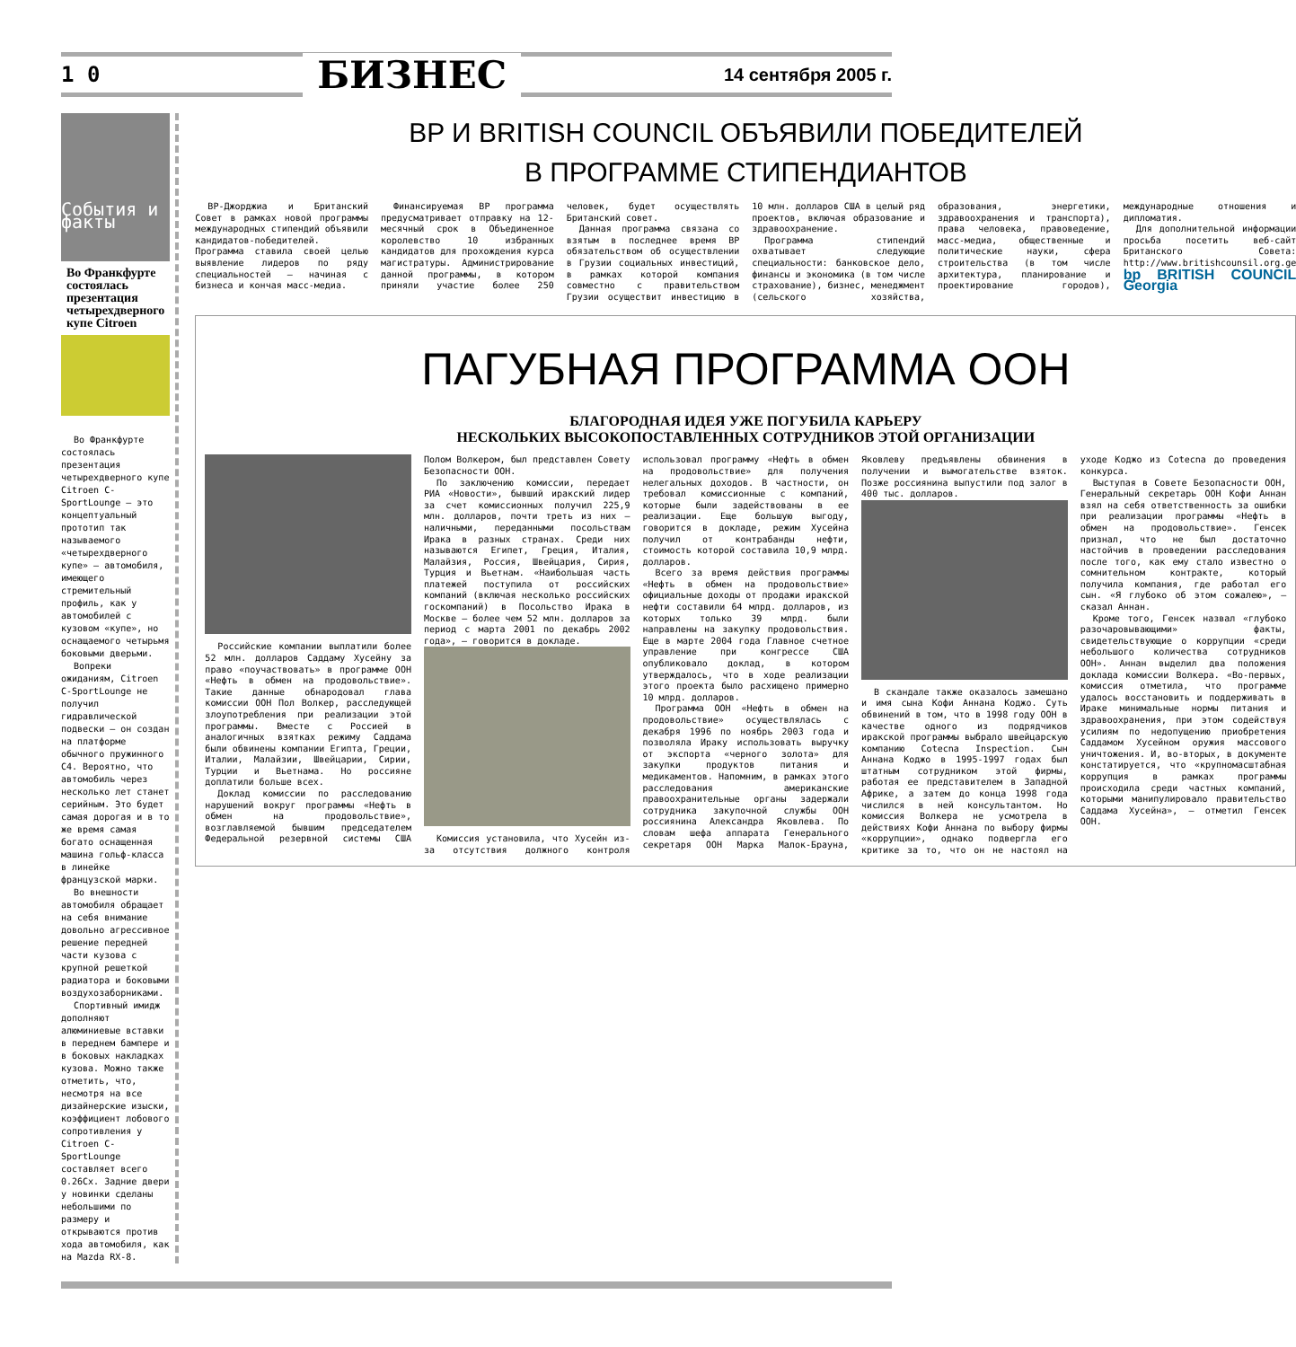1 0 БИЗНЕС 14 сентября 2005 г.
События и факты
Во Франкфурте состоялась презентация четырехдверного купе Citroen
Во Франкфурте состоялась презентация четырехдверного купе Citroen C-SportLounge – это концептуальный прототип так называемого «четырехдверного купе» – автомобиля, имеющего стремительный профиль, как у автомобилей с кузовом «купе», но оснащаемого четырьмя боковыми дверьми.
Вопреки ожиданиям, Citroen C-SportLounge не получил гидравлической подвески – он создан на платформе обычного пружинного C4. Вероятно, что автомобиль через несколько лет станет серийным. Это будет самая дорогая и в то же время самая богато оснащенная машина гольф-класса в линейке французской марки.
Во внешности автомобиля обращает на себя внимание довольно агрессивное решение передней части кузова с крупной решеткой радиатора и боковыми воздухозаборниками.
Спортивный имидж дополняют алюминиевые вставки в переднем бампере и в боковых накладках кузова. Можно также отметить, что, несмотря на все дизайнерские изыски, коэффициент лобового сопротивления у Citroen C-SportLounge составляет всего 0.26Cx. Задние двери у новинки сделаны небольшими по размеру и открываются против хода автомобиля, как на Mazda RX-8.
BP И BRITISH COUNCIL ОБЪЯВИЛИ ПОБЕДИТЕЛЕЙ
В ПРОГРАММЕ СТИПЕНДИАНТОВ
BP-Джорджиа и Британский Совет в рамках новой программы международных стипендий объявили кандидатов-победителей. Программа ставила своей целью выявление лидеров по ряду специальностей – начиная с бизнеса и кончая масс-медиа.
Финансируемая BP программа предусматривает отправку на 12-месячный срок в Объединенное королевство 10 избранных кандидатов для прохождения курса магистратуры. Администрирование данной программы, в котором приняли участие более 250 человек, будет осуществлять Британский совет.
Данная программа связана со взятым в последнее время BP обязательством об осуществлении в Грузии социальных инвестиций, в рамках которой компания совместно с правительством Грузии осуществит инвестицию в 10 млн. долларов США в целый ряд проектов, включая образование и здравоохранение.
Программа стипендий охватывает следующие специальности: банковское дело, финансы и экономика (в том числе страхование), бизнес, менеджмент (сельского хозяйства, образования, энергетики, здравоохранения и транспорта), права человека, правоведение, масс-медиа, общественные и политические науки, сфера строительства (в том числе архитектура, планирование и проектирование городов), международные отношения и дипломатия.
Для дополнительной информации просьба посетить веб-сайт Британского Совета: http://www.britishcounsil.org.ge
bp BRITISH COUNCIL Georgia
ПАГУБНАЯ ПРОГРАММА ООН
БЛАГОРОДНАЯ ИДЕЯ УЖЕ ПОГУБИЛА КАРЬЕРУ
НЕСКОЛЬКИХ ВЫСОКОПОСТАВЛЕННЫХ СОТРУДНИКОВ ЭТОЙ ОРГАНИЗАЦИИ
Российские компании выплатили более 52 млн. долларов Саддаму Хусейну за право «поучаствовать» в программе ООН «Нефть в обмен на продовольствие». Такие данные обнародовал глава комиссии ООН Пол Волкер, расследующей злоупотребления при реализации этой программы. Вместе с Россией в аналогичных взятках режиму Саддама были обвинены компании Египта, Греции, Италии, Малайзии, Швейцарии, Сирии, Турции и Вьетнама. Но россияне доплатили больше всех.
Доклад комиссии по расследованию нарушений вокруг программы «Нефть в обмен на продовольствие», возглавляемой бывшим председателем Федеральной резервной системы США Полом Волкером, был представлен Совету Безопасности ООН.
По заключению комиссии, передает РИА «Новости», бывший иракский лидер за счет комиссионных получил 225,9 млн. долларов, почти треть из них – наличными, переданными посольствам Ирака в разных странах. Среди них называются Египет, Греция, Италия, Малайзия, Россия, Швейцария, Сирия, Турция и Вьетнам. «Наибольшая часть платежей поступила от российских компаний (включая несколько российских госкомпаний) в Посольство Ирака в Москве – более чем 52 млн. долларов за период с марта 2001 по декабрь 2002 года», – говорится в докладе.
Комиссия установила, что Хусейн из-за отсутствия должного контроля использовал программу «Нефть в обмен на продовольствие» для получения нелегальных доходов. В частности, он требовал комиссионные с компаний, которые были задействованы в ее реализации. Еще большую выгоду, говорится в докладе, режим Хусейна получил от контрабанды нефти, стоимость которой составила 10,9 млрд. долларов.
Всего за время действия программы «Нефть в обмен на продовольствие» официальные доходы от продажи иракской нефти составили 64 млрд. долларов, из которых только 39 млрд. были направлены на закупку продовольствия. Еще в марте 2004 года Главное счетное управление при конгрессе США опубликовало доклад, в котором утверждалось, что в ходе реализации этого проекта было расхищено примерно 10 млрд. долларов.
Программа ООН «Нефть в обмен на продовольствие» осуществлялась с декабря 1996 по ноябрь 2003 года и позволяла Ираку использовать выручку от экспорта «черного золота» для закупки продуктов питания и медикаментов. Напомним, в рамках этого расследования американские правоохранительные органы задержали сотрудника закупочной службы ООН россиянина Александра Яковлева. По словам шефа аппарата Генерального секретаря ООН Марка Малок-Брауна, Яковлеву предъявлены обвинения в получении и вымогательстве взяток. Позже россиянина выпустили под залог в 400 тыс. долларов.
В скандале также оказалось замешано и имя сына Кофи Аннана Коджо. Суть обвинений в том, что в 1998 году ООН в качестве одного из подрядчиков иракской программы выбрало швейцарскую компанию Cotecna Inspection. Сын Аннана Коджо в 1995-1997 годах был штатным сотрудником этой фирмы, работая ее представителем в Западной Африке, а затем до конца 1998 года числился в ней консультантом. Но комиссия Волкера не усмотрела в действиях Кофи Аннана по выбору фирмы «коррупции», однако подвергла его критике за то, что он не настоял на уходе Коджо из Cotecna до проведения конкурса.
Выступая в Совете Безопасности ООН, Генеральный секретарь ООН Кофи Аннан взял на себя ответственность за ошибки при реализации программы «Нефть в обмен на продовольствие». Генсек признал, что не был достаточно настойчив в проведении расследования после того, как ему стало известно о сомнительном контракте, который получила компания, где работал его сын. «Я глубоко об этом сожалею», – сказал Аннан.
Кроме того, Генсек назвал «глубоко разочаровывающими» факты, свидетельствующие о коррупции «среди небольшого количества сотрудников ООН». Аннан выделил два положения доклада комиссии Волкера. «Во-первых, комиссия отметила, что программе удалось восстановить и поддерживать в Ираке минимальные нормы питания и здравоохранения, при этом содействуя усилиям по недопущению приобретения Саддамом Хусейном оружия массового уничтожения. И, во-вторых, в документе констатируется, что «крупномасштабная коррупция в рамках программы происходила среди частных компаний, которыми манипулировало правительство Саддама Хусейна», – отметил Генсек ООН.